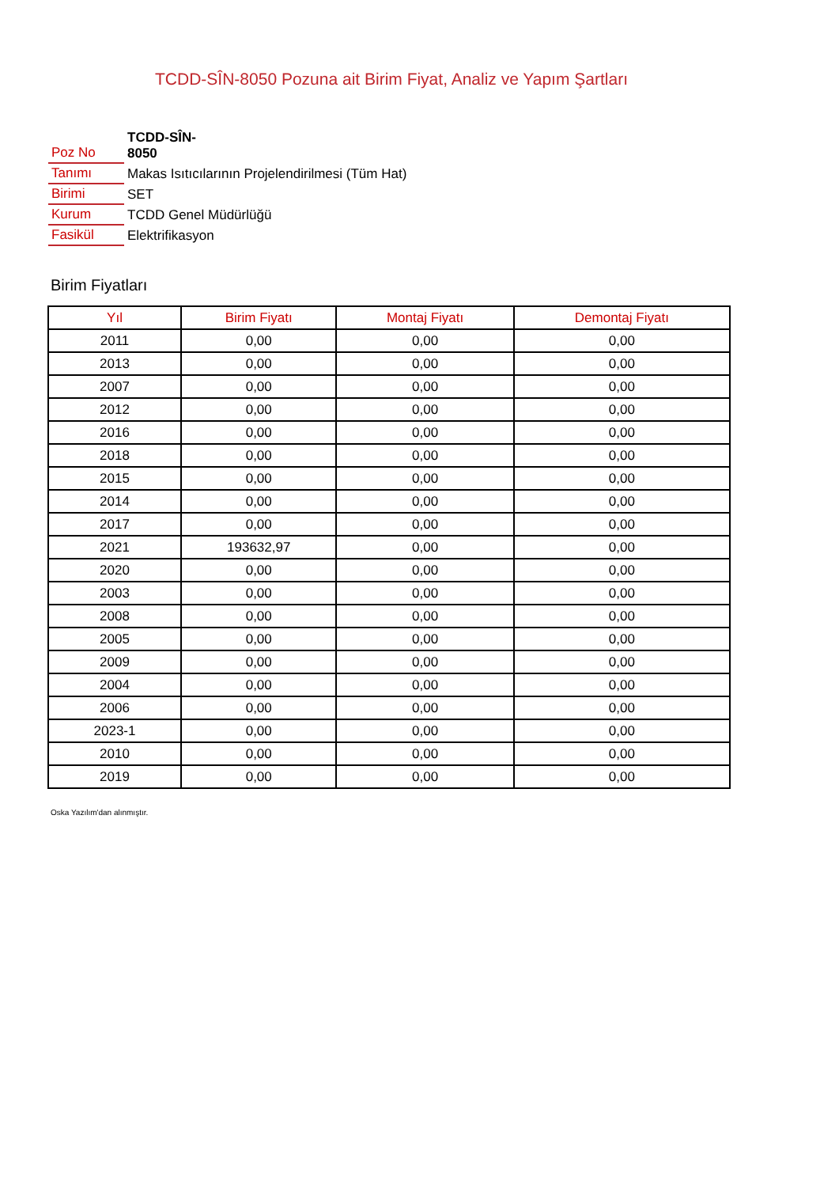TCDD-SÎN-8050 Pozuna ait Birim Fiyat, Analiz ve Yapım Şartları
| Poz No | TCDD-SÎN- 8050 |
| Tanımı | Makas Isıtıcılarının Projelendirilmesi (Tüm Hat) |
| Birimi | SET |
| Kurum | TCDD Genel Müdürlüğü |
| Fasikül | Elektrifikasyon |
Birim Fiyatları
| Yıl | Birim Fiyatı | Montaj Fiyatı | Demontaj Fiyatı |
| --- | --- | --- | --- |
| 2011 | 0,00 | 0,00 | 0,00 |
| 2013 | 0,00 | 0,00 | 0,00 |
| 2007 | 0,00 | 0,00 | 0,00 |
| 2012 | 0,00 | 0,00 | 0,00 |
| 2016 | 0,00 | 0,00 | 0,00 |
| 2018 | 0,00 | 0,00 | 0,00 |
| 2015 | 0,00 | 0,00 | 0,00 |
| 2014 | 0,00 | 0,00 | 0,00 |
| 2017 | 0,00 | 0,00 | 0,00 |
| 2021 | 193632,97 | 0,00 | 0,00 |
| 2020 | 0,00 | 0,00 | 0,00 |
| 2003 | 0,00 | 0,00 | 0,00 |
| 2008 | 0,00 | 0,00 | 0,00 |
| 2005 | 0,00 | 0,00 | 0,00 |
| 2009 | 0,00 | 0,00 | 0,00 |
| 2004 | 0,00 | 0,00 | 0,00 |
| 2006 | 0,00 | 0,00 | 0,00 |
| 2023-1 | 0,00 | 0,00 | 0,00 |
| 2010 | 0,00 | 0,00 | 0,00 |
| 2019 | 0,00 | 0,00 | 0,00 |
Oska Yazılım'dan alınmıştır.